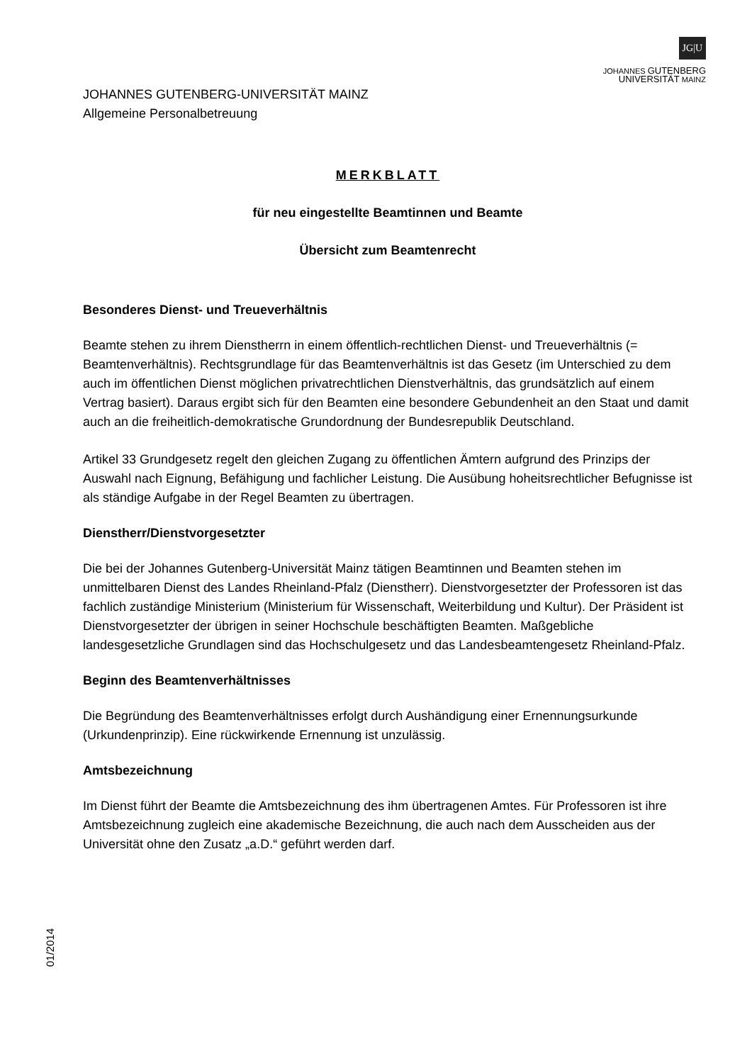JG|U
JOHANNES GUTENBERG
UNIVERSITÄT MAINZ
JOHANNES GUTENBERG-UNIVERSITÄT MAINZ
Allgemeine Personalbetreuung
MERKBLATT
für neu eingestellte Beamtinnen und Beamte
Übersicht zum Beamtenrecht
Besonderes Dienst- und Treueverhältnis
Beamte stehen zu ihrem Dienstherrn in einem öffentlich-rechtlichen Dienst- und Treueverhältnis (= Beamtenverhältnis). Rechtsgrundlage für das Beamtenverhältnis ist das Gesetz (im Unterschied zu dem auch im öffentlichen Dienst möglichen privatrechtlichen Dienstverhältnis, das grundsätzlich auf einem Vertrag basiert). Daraus ergibt sich für den Beamten eine besondere Gebundenheit an den Staat und damit auch an die freiheitlich-demokratische Grundordnung der Bundesrepublik Deutschland.
Artikel 33 Grundgesetz regelt den gleichen Zugang zu öffentlichen Ämtern aufgrund des Prinzips der Auswahl nach Eignung, Befähigung und fachlicher Leistung. Die Ausübung hoheitsrechtlicher Befugnisse ist als ständige Aufgabe in der Regel Beamten zu übertragen.
Dienstherr/Dienstvorgesetzter
Die bei der Johannes Gutenberg-Universität Mainz tätigen Beamtinnen und Beamten stehen im unmittelbaren Dienst des Landes Rheinland-Pfalz (Dienstherr). Dienstvorgesetzter der Professoren ist das fachlich zuständige Ministerium (Ministerium für Wissenschaft, Weiterbildung und Kultur). Der Präsident ist Dienstvorgesetzter der übrigen in seiner Hochschule beschäftigten Beamten. Maßgebliche landesgesetzliche Grundlagen sind das Hochschulgesetz und das Landesbeamtengesetz Rheinland-Pfalz.
Beginn des Beamtenverhältnisses
Die Begründung des Beamtenverhältnisses erfolgt durch Aushändigung einer Ernennungsurkunde (Urkundenprinzip). Eine rückwirkende Ernennung ist unzulässig.
Amtsbezeichnung
Im Dienst führt der Beamte die Amtsbezeichnung des ihm übertragenen Amtes. Für Professoren ist ihre Amtsbezeichnung zugleich eine akademische Bezeichnung, die auch nach dem Ausscheiden aus der Universität ohne den Zusatz „a.D.“ geführt werden darf.
01/2014